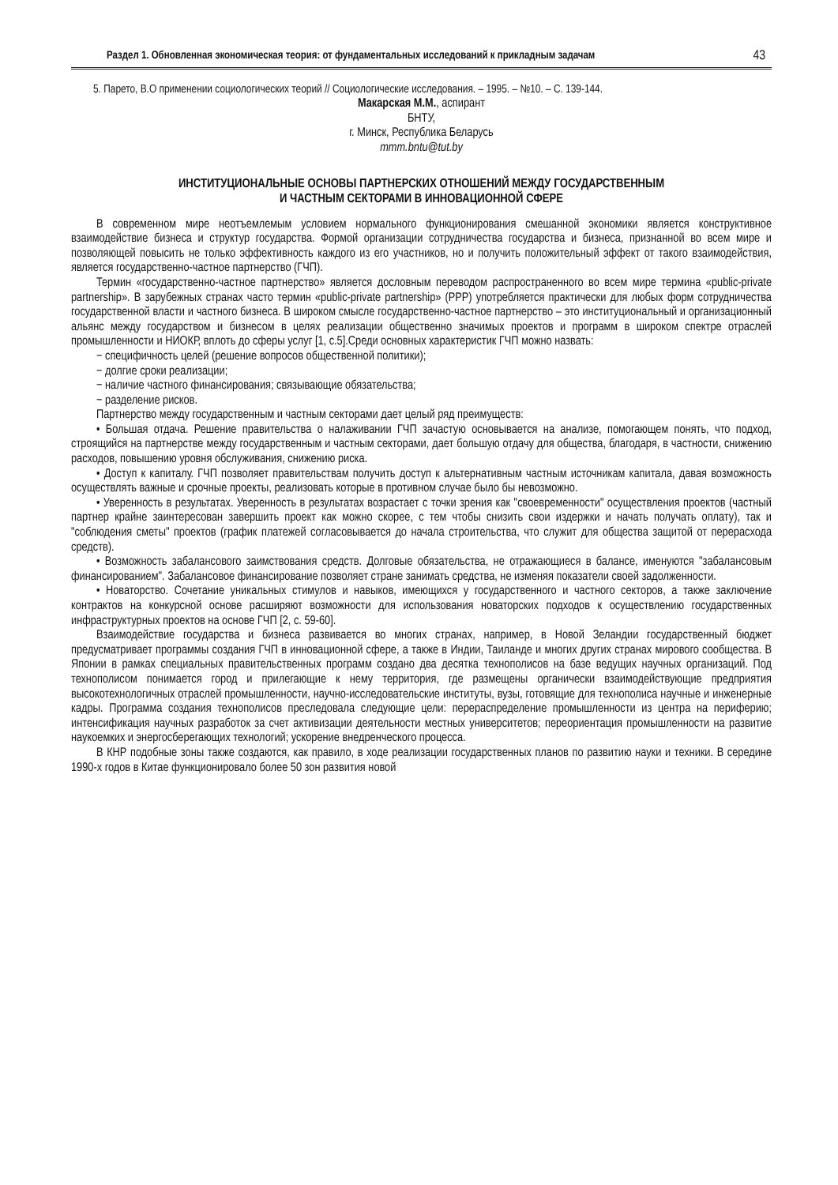Раздел 1. Обновленная экономическая теория: от фундаментальных исследований к прикладным задачам 43
5. Парето, В.О применении социологических теорий // Социологические исследования. – 1995. – №10. – С. 139-144.
Макарская М.М., аспирант
БНТУ,
г. Минск, Республика Беларусь
mmm.bntu@tut.by
ИНСТИТУЦИОНАЛЬНЫЕ ОСНОВЫ ПАРТНЕРСКИХ ОТНОШЕНИЙ МЕЖДУ ГОСУДАРСТВЕННЫМ
И ЧАСТНЫМ СЕКТОРАМИ В ИННОВАЦИОННОЙ СФЕРЕ
В современном мире неотъемлемым условием нормального функционирования смешанной экономики является конструктивное взаимодействие бизнеса и структур государства. Формой организации сотрудничества государства и бизнеса, признанной во всем мире и позволяющей повысить не только эффективность каждого из его участников, но и получить положительный эффект от такого взаимодействия, является государственно-частное партнерство (ГЧП).
Термин «государственно-частное партнерство» является дословным переводом распространенного во всем мире термина «public-private partnership». В зарубежных странах часто термин «public-private partnership» (PPP) употребляется практически для любых форм сотрудничества государственной власти и частного бизнеса. В широком смысле государственно-частное партнерство – это институциональный и организационный альянс между государством и бизнесом в целях реализации общественно значимых проектов и программ в широком спектре отраслей промышленности и НИОКР, вплоть до сферы услуг [1, с.5].Среди основных характеристик ГЧП можно назвать:
− специфичность целей (решение вопросов общественной политики);
− долгие сроки реализации;
− наличие частного финансирования; связывающие обязательства;
− разделение рисков.
Партнерство между государственным и частным секторами дает целый ряд преимуществ:
• Большая отдача. Решение правительства о налаживании ГЧП зачастую основывается на анализе, помогающем понять, что подход, строящийся на партнерстве между государственным и частным секторами, дает большую отдачу для общества, благодаря, в частности, снижению расходов, повышению уровня обслуживания, снижению риска.
• Доступ к капиталу. ГЧП позволяет правительствам получить доступ к альтернативным частным источникам капитала, давая возможность осуществлять важные и срочные проекты, реализовать которые в противном случае было бы невозможно.
• Уверенность в результатах. Уверенность в результатах возрастает с точки зрения как "своевременности" осуществления проектов (частный партнер крайне заинтересован завершить проект как можно скорее, с тем чтобы снизить свои издержки и начать получать оплату), так и "соблюдения сметы" проектов (график платежей согласовывается до начала строительства, что служит для общества защитой от перерасхода средств).
• Возможность забалансового заимствования средств. Долговые обязательства, не отражающиеся в балансе, именуются "забалансовым финансированием". Забалансовое финансирование позволяет стране занимать средства, не изменяя показатели своей задолженности.
• Новаторство. Сочетание уникальных стимулов и навыков, имеющихся у государственного и частного секторов, а также заключение контрактов на конкурсной основе расширяют возможности для использования новаторских подходов к осуществлению государственных инфраструктурных проектов на основе ГЧП [2, с. 59-60].
Взаимодействие государства и бизнеса развивается во многих странах, например, в Новой Зеландии государственный бюджет предусматривает программы создания ГЧП в инновационной сфере, а также в Индии, Таиланде и многих других странах мирового сообщества. В Японии в рамках специальных правительственных программ создано два десятка технополисов на базе ведущих научных организаций. Под технополисом понимается город и прилегающие к нему территория, где размещены органически взаимодействующие предприятия высокотехнологичных отраслей промышленности, научно-исследовательские институты, вузы, готовящие для технополиса научные и инженерные кадры. Программа создания технополисов преследовала следующие цели: перераспределение промышленности из центра на периферию; интенсификация научных разработок за счет активизации деятельности местных университетов; переориентация промышленности на развитие наукоемких и энергосберегающих технологий; ускорение внедренческого процесса.
В КНР подобные зоны также создаются, как правило, в ходе реализации государственных планов по развитию науки и техники. В середине 1990-х годов в Китае функционировало более 50 зон развития новой